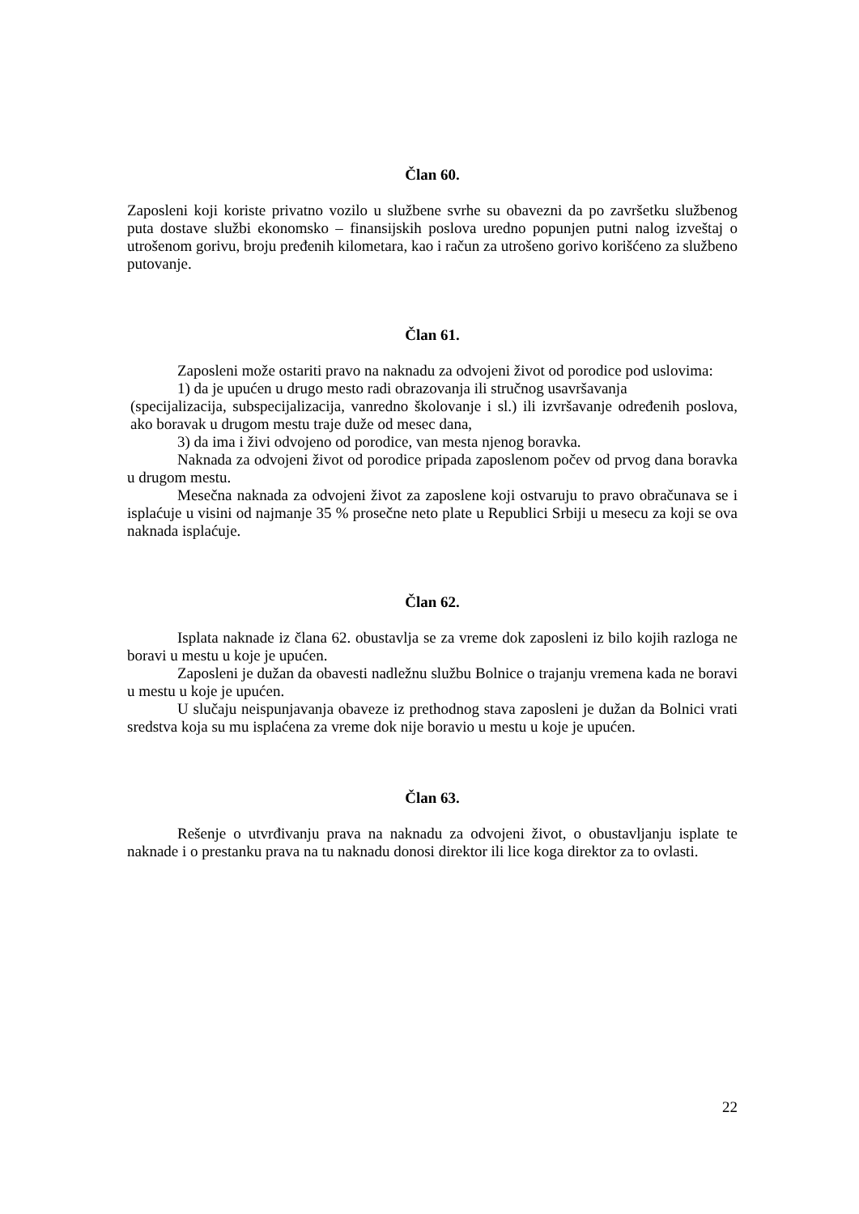Član 60.
Zaposleni koji koriste privatno vozilo u službene svrhe su obavezni da po završetku službenog puta dostave službi ekonomsko – finansijskih poslova uredno popunjen putni nalog izveštaj o utrošenom gorivu, broju pređenih kilometara, kao i račun za utrošeno gorivo korišćeno za službeno putovanje.
Član 61.
Zaposleni može ostariti pravo na naknadu za odvojeni život od porodice pod uslovima:
1) da je upućen u drugo mesto radi obrazovanja ili stručnog usavršavanja
(specijalizacija, subspecijalizacija, vanredno školovanje i sl.) ili izvršavanje određenih poslova, ako boravak u drugom mestu traje duže od mesec dana,
3) da ima i živi odvojeno od porodice, van mesta njenog boravka.
Naknada za odvojeni život od porodice pripada zaposlenom počev od prvog dana boravka u drugom mestu.
Mesečna naknada za odvojeni život za zaposlene koji ostvaruju to pravo obračunava se i isplaćuje u visini od najmanje 35 % prosečne neto plate u Republici Srbiji u mesecu za koji se ova naknada isplaćuje.
Član 62.
Isplata naknade iz člana 62. obustavlja se za vreme dok zaposleni iz bilo kojih razloga ne boravi u mestu u koje je upućen.
Zaposleni je dužan da obavesti nadležnu službu Bolnice o trajanju vremena kada ne boravi u mestu u koje je upućen.
U slučaju neispunjavanja obaveze iz prethodnog stava zaposleni je dužan da Bolnici vrati sredstva koja su mu isplaćena za vreme dok nije boravio u mestu u koje je upućen.
Član 63.
Rešenje o utvrđivanju prava na naknadu za odvojeni život, o obustavljanju isplate te naknade i o prestanku prava na tu naknadu donosi direktor ili lice koga direktor za to ovlasti.
22